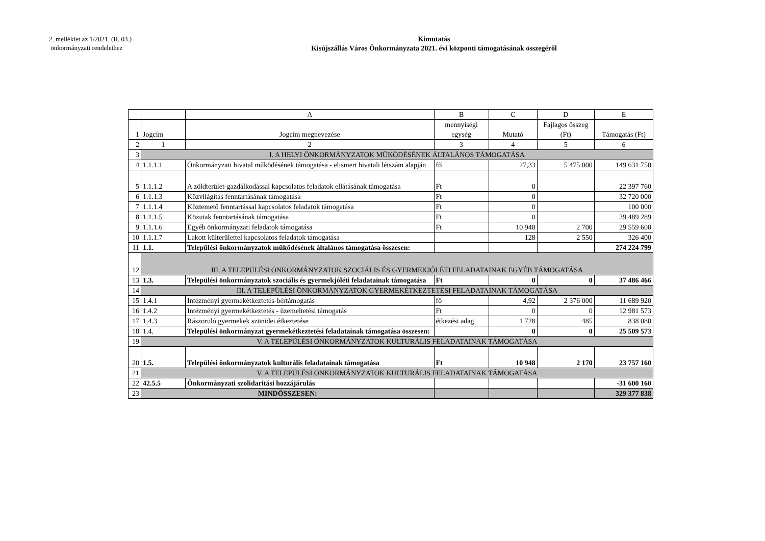2. melléklet az 1/2021. (II. 03.)
önkormányzati rendelethez
Kimutatás
Kisújszállás Város Önkormányzata 2021. évi központi támogatásának összegéről
| | | A | B | C | D | E |
| 1 | Jogcím | Jogcím megnevezése | mennyiségi egység | Mutató | Fajlagos összeg (Ft) | Támogatás (Ft) |
| 2 | 1 | 2 | 3 | 4 | 5 | 6 |
| 3 | I. A HELYI ÖNKORMÁNYZATOK MŰKÖDÉSÉNEK ÁLTALÁNOS TÁMOGATÁSA | | | | | |
| 4 | 1.1.1.1 | Önkormányzati hivatal működésének támogatása - elismert hivatali létszám alapján | fő | 27,33 | 5 475 000 | 149 631 750 |
| 5 | 1.1.1.2 | A zöldterület-gazdálkodással kapcsolatos feladatok ellátásának támogatása | Ft | 0 | | 22 397 760 |
| 6 | 1.1.1.3 | Közvilágítás fenntartásának támogatása | Ft | 0 | | 32 720 000 |
| 7 | 1.1.1.4 | Köztemető fenntartással kapcsolatos feladatok támogatása | Ft | 0 | | 100 000 |
| 8 | 1.1.1.5 | Közutak fenntartásának támogatása | Ft | 0 | | 39 489 289 |
| 9 | 1.1.1.6 | Egyéb önkormányzati feladatok támogatása | Ft | 10 948 | 2 700 | 29 559 600 |
| 10 | 1.1.1.7 | Lakott külterülettel kapcsolatos feladatok támogatása | | 128 | 2 550 | 326 400 |
| 11 | 1.1. | Települési önkormányzatok működésének általános támogatása összesen: | | | | 274 224 799 |
| 12 | III. A TELEPÜLÉSI ÖNKORMÁNYZATOK SZOCIÁLIS ÉS GYERMEKJÓLÉTI FELADATAINAK EGYÉB TÁMOGATÁSA | | | | | |
| 13 | 1.3. | Települési önkormányzatok szociális és gyermekjóléti feladatainak támogatása | Ft | 0 | 0 | 37 486 466 |
| 14 | III. A TELEPÜLÉSI ÖNKORMÁNYZATOK GYERMEKÉTKEZTETÉSI FELADATAINAK TÁMOGATÁSA | | | | | |
| 15 | 1.4.1 | Intézményi gyermekétkeztetés-bértámogatás | fő | 4,92 | 2 376 000 | 11 689 920 |
| 16 | 1.4.2 | Intézményi gyermekétkeztetés - üzemeltetési támogatás | Ft | 0 | 0 | 12 981 573 |
| 17 | 1.4.3 | Rászoruló gyermekek szünidei étkeztetése | étkezési adag | 1 728 | 485 | 838 080 |
| 18 | 1.4. | Települési önkormányzat gyermekétkeztetési feladatainak támogatása összesen: | | 0 | 0 | 25 509 573 |
| 19 | V. A TELEPÜLÉSI ÖNKORMÁNYZATOK KULTURÁLIS FELADATAINAK TÁMOGATÁSA | | | | | |
| 20 | 1.5. | Települési önkormányzatok kulturális feladatainak támogatása | Ft | 10 948 | 2 170 | 23 757 160 |
| 21 | V. A TELEPÜLÉSI ÖNKORMÁNYZATOK KULTURÁLIS FELADATAINAK TÁMOGATÁSA | | | | | |
| 22 | 42.5.5 | Önkormányzati szolidaritási hozzájárulás | | | | -31 600 160 |
| 23 | MINDÖSSZESEN: | | | | | 329 377 838 |